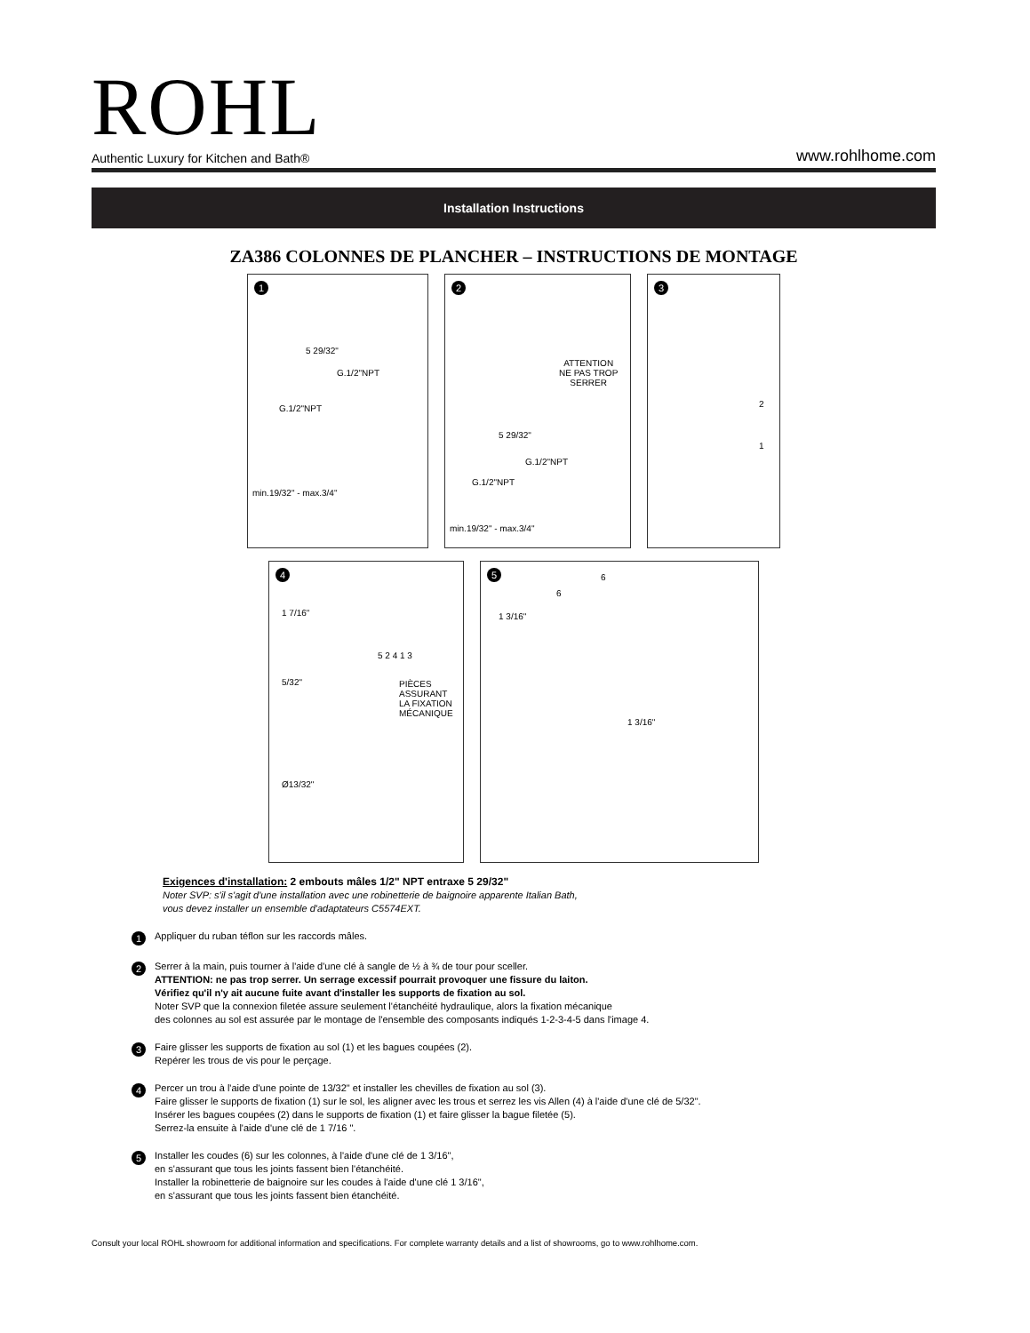ROHL
Authentic Luxury for Kitchen and Bath® www.rohlhome.com
Installation Instructions
ZA386 COLONNES DE PLANCHER – INSTRUCTIONS DE MONTAGE
1
5 29/32"
G.1/2"NPT
G.1/2"NPT
min.19/32" - max.3/4"
2
ATTENTION
NE PAS TROP
SERRER
5 29/32"
G.1/2"NPT
G.1/2"NPT
min.19/32" - max.3/4"
3
2
1
4
1 7/16"
5/32"
PIÈCES
ASSURANT
LA FIXATION
MÉCANIQUE
Ø13/32"
5 2 4 1 3
5
1 3/16"
1 3/16"
6
6
Exigences d'installation: 2 embouts mâles 1/2" NPT entraxe 5 29/32"
Noter SVP: s'il s'agit d'une installation avec une robinetterie de baignoire apparente Italian Bath,
vous devez installer un ensemble d'adaptateurs C5574EXT.
1
Appliquer du ruban téflon sur les raccords mâles.
2
Serrer à la main, puis tourner à l'aide d'une clé à sangle de ½ à ¾ de tour pour sceller.
ATTENTION: ne pas trop serrer. Un serrage excessif pourrait provoquer une fissure du laiton.
Vérifiez qu'il n'y ait aucune fuite avant d'installer les supports de fixation au sol.
Noter SVP que la connexion filetée assure seulement l'étanchéité hydraulique, alors la fixation mécanique
des colonnes au sol est assurée par le montage de l'ensemble des composants indiqués 1-2-3-4-5 dans l'image 4.
3
Faire glisser les supports de fixation au sol (1) et les bagues coupées (2).
Repérer les trous de vis pour le perçage.
4
Percer un trou à l'aide d'une pointe de 13/32" et installer les chevilles de fixation au sol (3).
Faire glisser le supports de fixation (1) sur le sol, les aligner avec les trous et serrez les vis Allen (4) à l'aide d'une clé de 5/32".
Insérer les bagues coupées (2) dans le supports de fixation (1) et faire glisser la bague filetée (5).
Serrez-la ensuite à l'aide d'une clé de 1 7/16 ".
5
Installer les coudes (6) sur les colonnes, à l'aide d'une clé de 1 3/16",
en s'assurant que tous les joints fassent bien l'étanchéité.
Installer la robinetterie de baignoire sur les coudes à l'aide d'une clé 1 3/16",
en s'assurant que tous les joints fassent bien étanchéité.
Consult your local ROHL showroom for additional information and specifications. For complete warranty details and a list of showrooms, go to www.rohlhome.com.